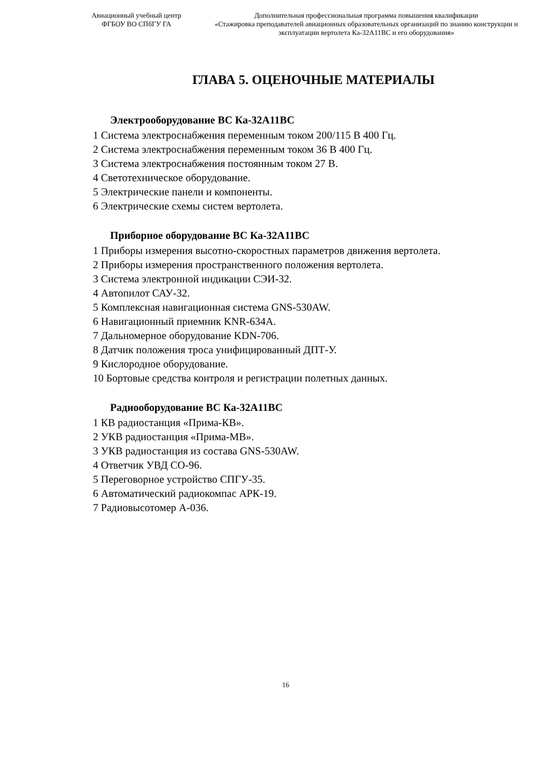Авиационный учебный центр
ФГБОУ ВО СПбГУ ГА
Дополнительная профессиональная программа повышения квалификации
«Стажировка преподавателей авиационных образовательных организаций по знанию конструкции и эксплуатации вертолета Ка-32А11ВС и его оборудования»
ГЛАВА 5. ОЦЕНОЧНЫЕ МАТЕРИАЛЫ
Электрооборудование ВС Ка-32А11ВС
1 Система электроснабжения переменным током 200/115 В 400 Гц.
2 Система электроснабжения переменным током 36 В 400 Гц.
3 Система электроснабжения постоянным током 27 В.
4 Светотехническое оборудование.
5 Электрические панели и компоненты.
6 Электрические схемы систем вертолета.
Приборное оборудование ВС Ка-32А11ВС
1 Приборы измерения высотно-скоростных параметров движения вертолета.
2 Приборы измерения пространственного положения вертолета.
3 Система электронной индикации СЭИ-32.
4 Автопилот САУ-32.
5 Комплексная навигационная система GNS-530AW.
6 Навигационный приемник KNR-634A.
7 Дальномерное оборудование KDN-706.
8 Датчик положения троса унифицированный ДПТ-У.
9 Кислородное оборудование.
10 Бортовые средства контроля и регистрации полетных данных.
Радиооборудование ВС Ка-32А11ВС
1 КВ радиостанция «Прима-КВ».
2 УКВ радиостанция «Прима-МВ».
3 УКВ радиостанция из состава GNS-530AW.
4 Ответчик УВД СО-96.
5 Переговорное устройство СПГУ-35.
6 Автоматический радиокомпас АРК-19.
7 Радиовысотомер А-036.
16